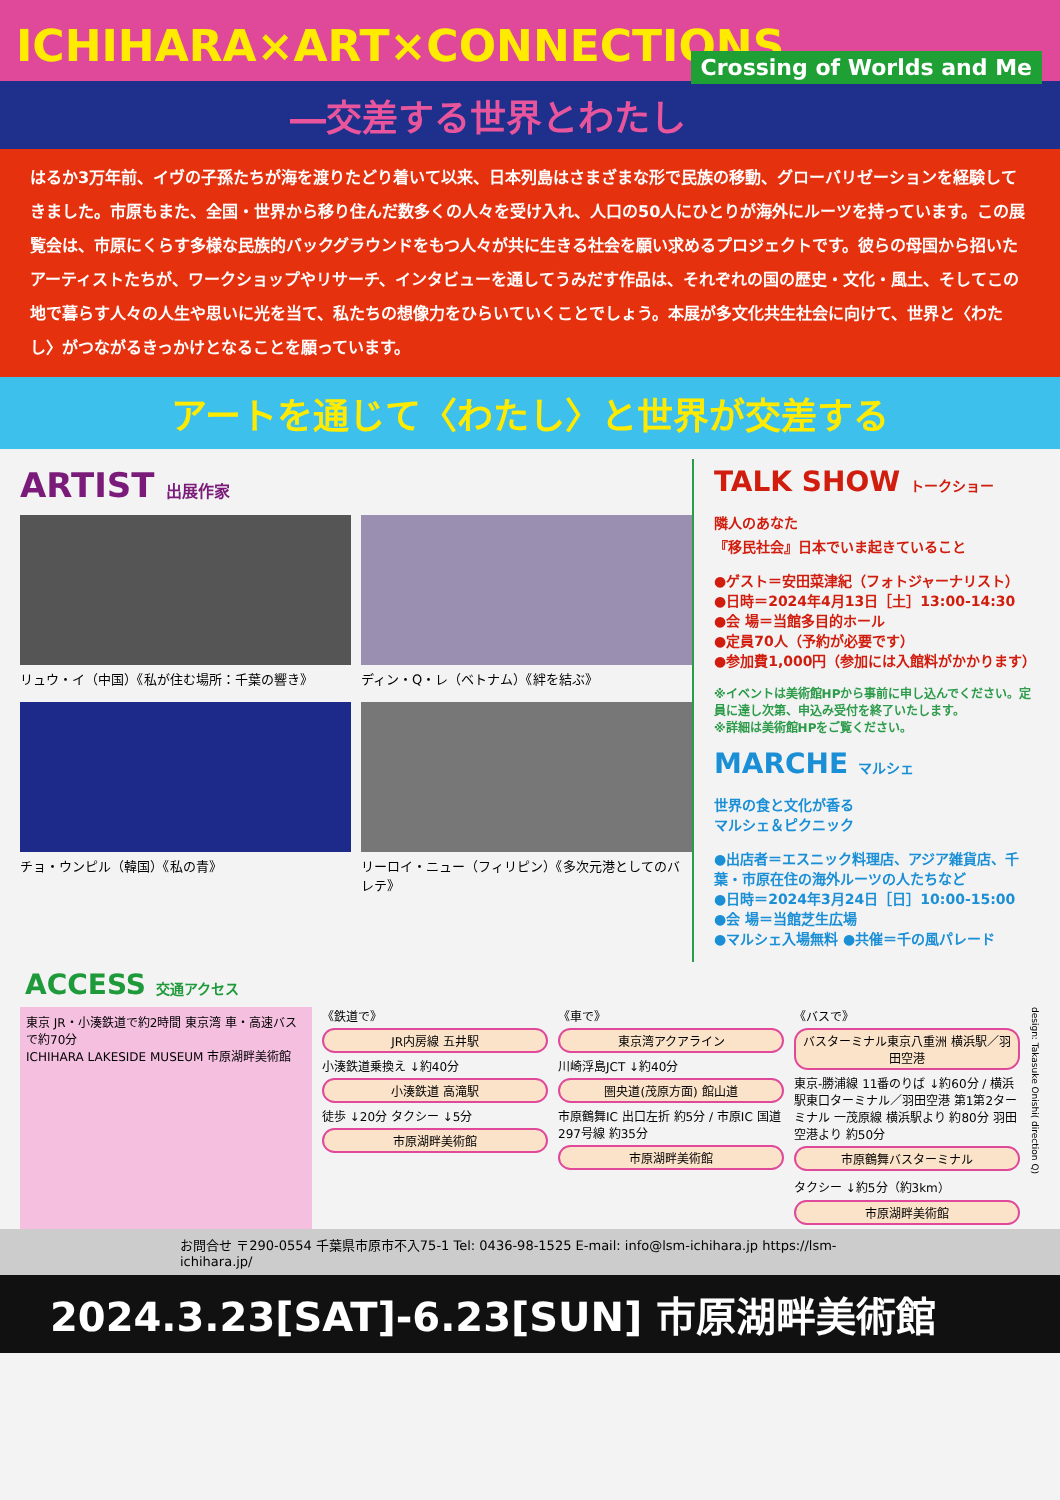ICHIHARA×ART×CONNECTIONS
Crossing of Worlds and Me
―交差する世界とわたし
はるか3万年前、イヴの子孫たちが海を渡りたどり着いて以来、日本列島はさまざまな形で民族の移動、グローバリゼーションを経験してきました。市原もまた、全国・世界から移り住んだ数多くの人々を受け入れ、人口の50人にひとりが海外にルーツを持っています。この展覧会は、市原にくらす多様な民族的バックグラウンドをもつ人々が共に生きる社会を願い求めるプロジェクトです。彼らの母国から招いたアーティストたちが、ワークショップやリサーチ、インタビューを通してうみだす作品は、それぞれの国の歴史・文化・風土、そしてこの地で暮らす人々の人生や思いに光を当て、私たちの想像力をひらいていくことでしょう。本展が多文化共生社会に向けて、世界と〈わたし〉がつながるきっかけとなることを願っています。
アートを通じて〈わたし〉と世界が交差する
ARTIST 出展作家
リュウ・イ（中国）《私が住む場所：千葉の響き》
ディン・Q・レ（ベトナム）《絆を結ぶ》
チョ・ウンピル（韓国）《私の青》
リーロイ・ニュー（フィリピン）《多次元港としてのバレテ》
TALK SHOW トークショー
隣人のあなた
『移民社会』日本でいま起きていること
●ゲスト＝安田菜津紀（フォトジャーナリスト）
●日時＝2024年4月13日［土］13:00-14:30
●会 場＝当館多目的ホール
●定員70人（予約が必要です）
●参加費1,000円（参加には入館料がかかります）
※イベントは美術館HPから事前に申し込んでください。定員に達し次第、申込み受付を終了いたします。
※詳細は美術館HPをご覧ください。
MARCHE マルシェ
世界の食と文化が香る
マルシェ＆ピクニック
●出店者＝エスニック料理店、アジア雑貨店、千葉・市原在住の海外ルーツの人たちなど
●日時＝2024年3月24日［日］10:00-15:00
●会 場＝当館芝生広場
●マルシェ入場無料 ●共催＝千の風パレード
ACCESS 交通アクセス
東京 JR・小湊鉄道で約2時間 東京湾 車・高速バスで約70分
ICHIHARA LAKESIDE MUSEUM 市原湖畔美術館
《鉄道で》
JR内房線 五井駅
小湊鉄道乗換え ↓約40分
小湊鉄道 高滝駅
徒歩 ↓20分 タクシー ↓5分
市原湖畔美術館
《車で》
東京湾アクアライン
川崎浮島JCT ↓約40分
圏央道(茂原方面) 館山道
市原鶴舞IC 出口左折 約5分 / 市原IC 国道297号線 約35分
市原湖畔美術館
《バスで》
バスターミナル東京八重洲 横浜駅／羽田空港
東京-勝浦線 11番のりば ↓約60分 / 横浜駅東口ターミナル／羽田空港 第1第2ターミナル 一茂原線 横浜駅より 約80分 羽田空港より 約50分
市原鶴舞バスターミナル
タクシー ↓約5分（約3km）
市原湖畔美術館
design: Takasuke Onishi( direction Q)
お問合せ 〒290-0554 千葉県市原市不入75-1 Tel: 0436-98-1525 E-mail: info@lsm-ichihara.jp https://lsm-ichihara.jp/
2024.3.23[SAT]-6.23[SUN] 市原湖畔美術館